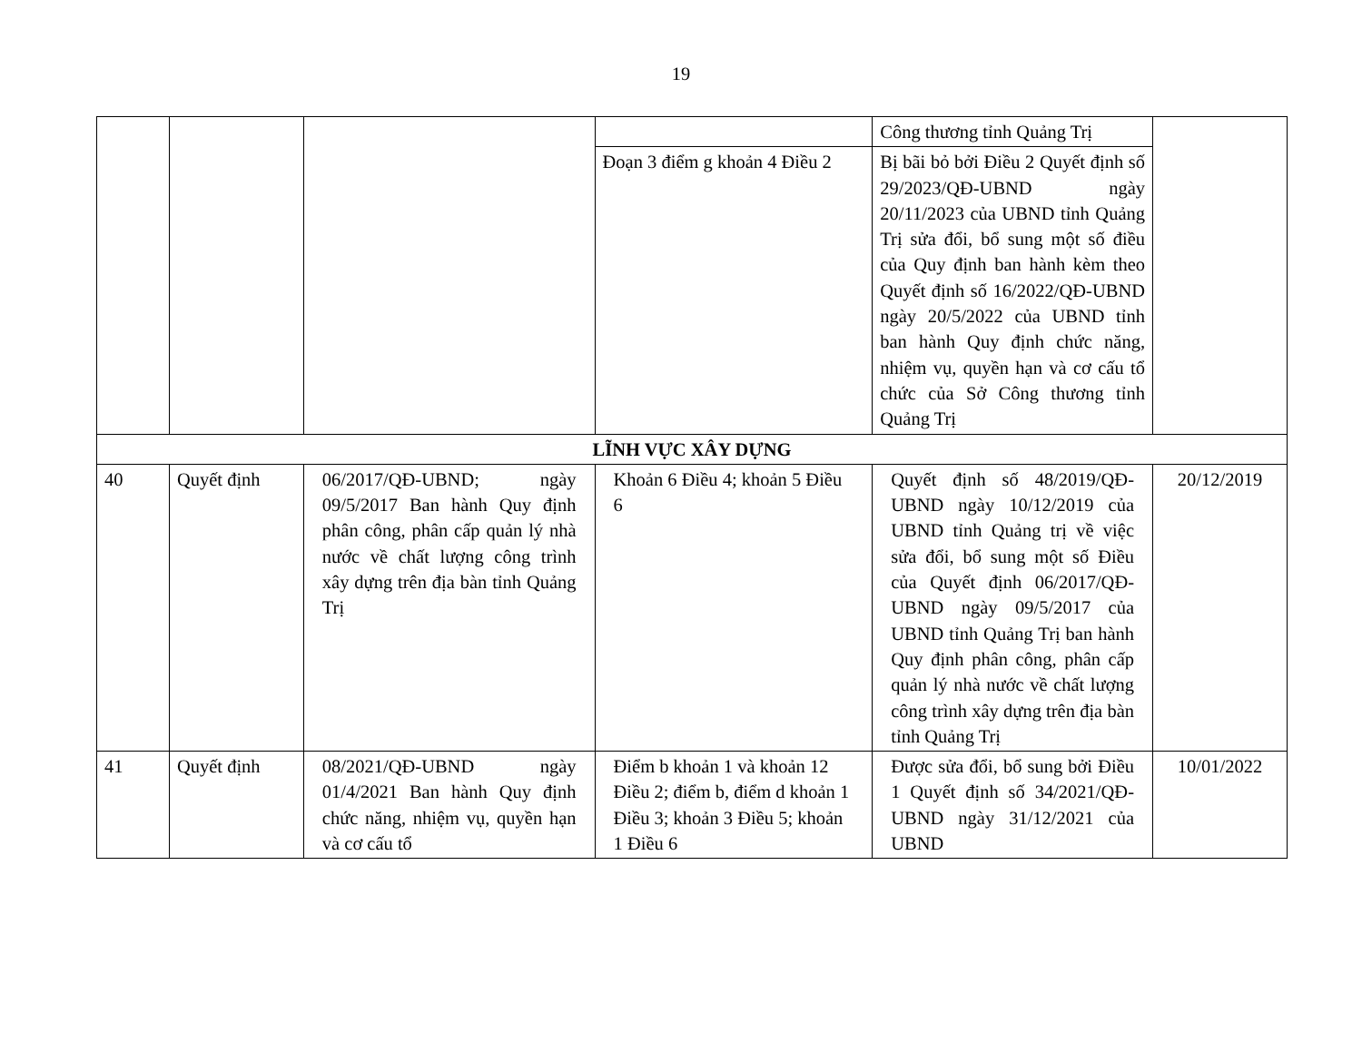19
| | | | | Công thương tỉnh Quảng Trị | |
| | | | Đoạn 3 điểm g khoản 4 Điều 2 | Bị bãi bỏ bởi Điều 2 Quyết định số 29/2023/QĐ-UBND ngày 20/11/2023 của UBND tỉnh Quảng Trị sửa đổi, bổ sung một số điều của Quy định ban hành kèm theo Quyết định số 16/2022/QĐ-UBND ngày 20/5/2022 của UBND tỉnh ban hành Quy định chức năng, nhiệm vụ, quyền hạn và cơ cấu tổ chức của Sở Công thương tỉnh Quảng Trị | |
| LĨNH VỰC XÂY DỰNG | | | | | |
| 40 | Quyết định | 06/2017/QĐ-UBND; ngày 09/5/2017 Ban hành Quy định phân công, phân cấp quản lý nhà nước về chất lượng công trình xây dựng trên địa bàn tỉnh Quảng Trị | Khoản 6 Điều 4; khoản 5 Điều 6 | Quyết định số 48/2019/QĐ-UBND ngày 10/12/2019 của UBND tỉnh Quảng trị về việc sửa đổi, bổ sung một số Điều của Quyết định 06/2017/QĐ-UBND ngày 09/5/2017 của UBND tỉnh Quảng Trị ban hành Quy định phân công, phân cấp quản lý nhà nước về chất lượng công trình xây dựng trên địa bàn tỉnh Quảng Trị | 20/12/2019 |
| 41 | Quyết định | 08/2021/QĐ-UBND ngày 01/4/2021 Ban hành Quy định chức năng, nhiệm vụ, quyền hạn và cơ cấu tổ | Điểm b khoản 1 và khoản 12 Điều 2; điểm b, điểm d khoản 1 Điều 3; khoản 3 Điều 5; khoản 1 Điều 6 | Được sửa đổi, bổ sung bởi Điều 1 Quyết định số 34/2021/QĐ-UBND ngày 31/12/2021 của UBND | 10/01/2022 |